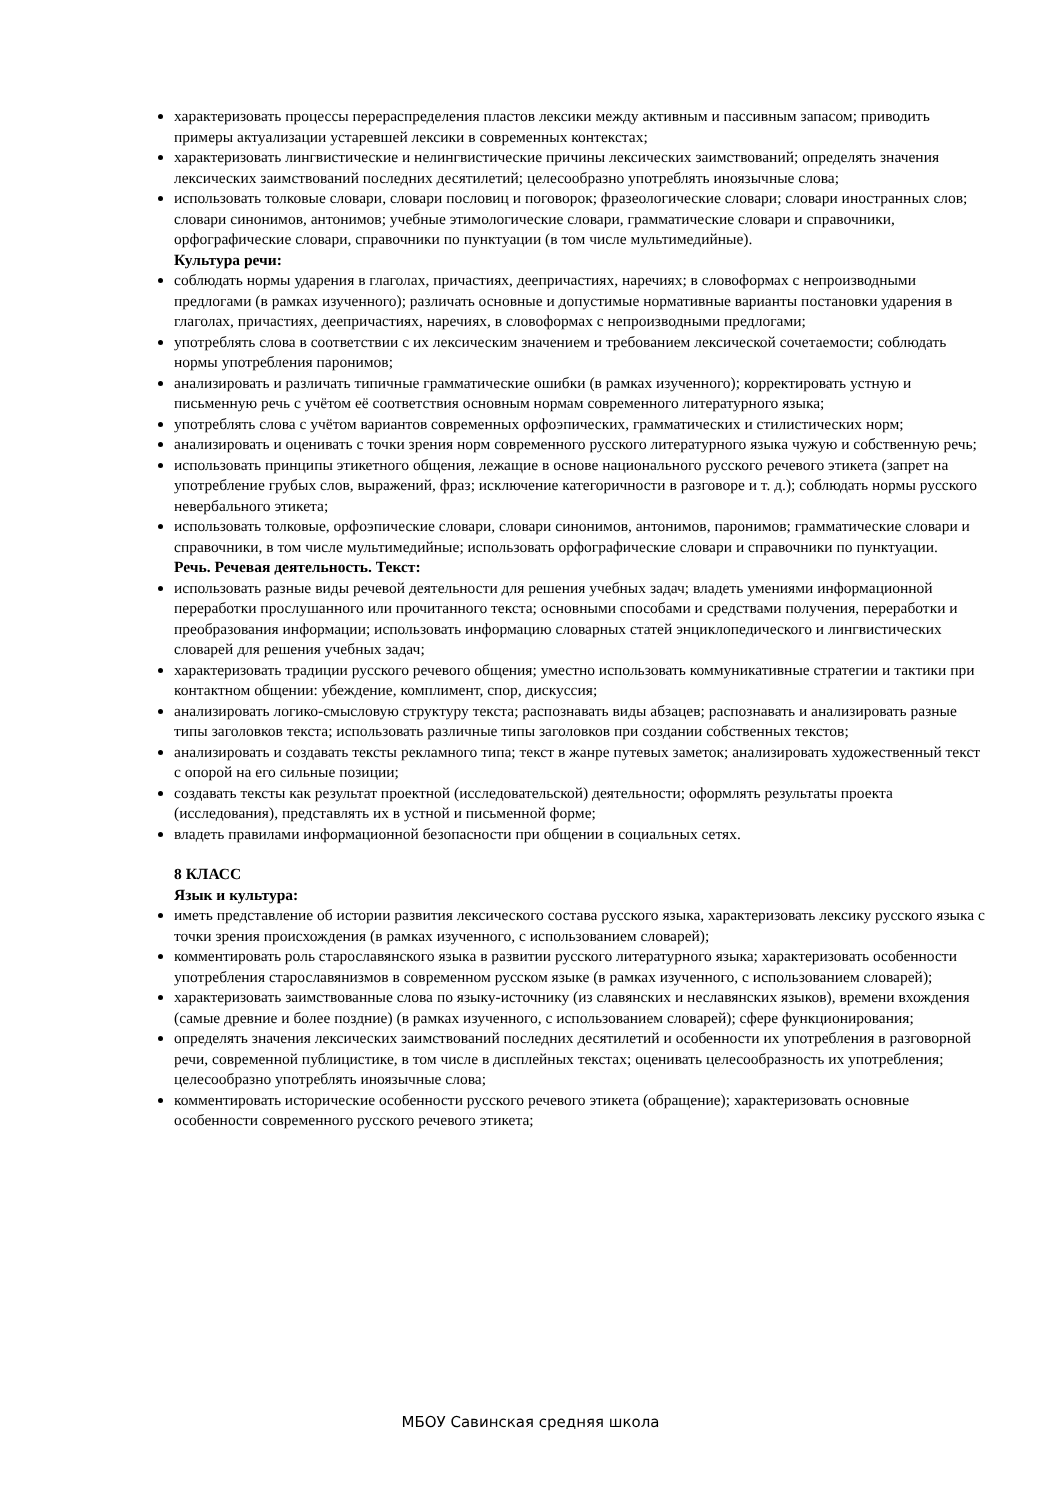характеризовать процессы перераспределения пластов лексики между активным и пассивным запасом; приводить примеры актуализации устаревшей лексики в современных контекстах;
характеризовать лингвистические и нелингвистические причины лексических заимствований; определять значения лексических заимствований последних десятилетий; целесообразно употреблять иноязычные слова;
использовать толковые словари, словари пословиц и поговорок; фразеологические словари; словари иностранных слов; словари синонимов, антонимов; учебные этимологические словари, грамматические словари и справочники, орфографические словари, справочники по пунктуации (в том числе мультимедийные).
Культура речи:
соблюдать нормы ударения в глаголах, причастиях, деепричастиях, наречиях; в словоформах с непроизводными предлогами (в рамках изученного); различать основные и допустимые нормативные варианты постановки ударения в глаголах, причастиях, деепричастиях, наречиях, в словоформах с непроизводными предлогами;
употреблять слова в соответствии с их лексическим значением и требованием лексической сочетаемости; соблюдать нормы употребления паронимов;
анализировать и различать типичные грамматические ошибки (в рамках изученного); корректировать устную и письменную речь с учётом её соответствия основным нормам современного литературного языка;
употреблять слова с учётом вариантов современных орфоэпических, грамматических и стилистических норм;
анализировать и оценивать с точки зрения норм современного русского литературного языка чужую и собственную речь;
использовать принципы этикетного общения, лежащие в основе национального русского речевого этикета (запрет на употребление грубых слов, выражений, фраз; исключение категоричности в разговоре и т. д.); соблюдать нормы русского невербального этикета;
использовать толковые, орфоэпические словари, словари синонимов, антонимов, паронимов; грамматические словари и справочники, в том числе мультимедийные; использовать орфографические словари и справочники по пунктуации.
Речь. Речевая деятельность. Текст:
использовать разные виды речевой деятельности для решения учебных задач; владеть умениями информационной переработки прослушанного или прочитанного текста; основными способами и средствами получения, переработки и преобразования информации; использовать информацию словарных статей энциклопедического и лингвистических словарей для решения учебных задач;
характеризовать традиции русского речевого общения; уместно использовать коммуникативные стратегии и тактики при контактном общении: убеждение, комплимент, спор, дискуссия;
анализировать логико-смысловую структуру текста; распознавать виды абзацев; распознавать и анализировать разные типы заголовков текста; использовать различные типы заголовков при создании собственных текстов;
анализировать и создавать тексты рекламного типа; текст в жанре путевых заметок; анализировать художественный текст с опорой на его сильные позиции;
создавать тексты как результат проектной (исследовательской) деятельности; оформлять результаты проекта (исследования), представлять их в устной и письменной форме;
владеть правилами информационной безопасности при общении в социальных сетях.
8 КЛАСС
Язык и культура:
иметь представление об истории развития лексического состава русского языка, характеризовать лексику русского языка с точки зрения происхождения (в рамках изученного, с использованием словарей);
комментировать роль старославянского языка в развитии русского литературного языка; характеризовать особенности употребления старославянизмов в современном русском языке (в рамках изученного, с использованием словарей);
характеризовать заимствованные слова по языку-источнику (из славянских и неславянских языков), времени вхождения (самые древние и более поздние) (в рамках изученного, с использованием словарей); сфере функционирования;
определять значения лексических заимствований последних десятилетий и особенности их употребления в разговорной речи, современной публицистике, в том числе в дисплейных текстах; оценивать целесообразность их употребления; целесообразно употреблять иноязычные слова;
комментировать исторические особенности русского речевого этикета (обращение); характеризовать основные особенности современного русского речевого этикета;
МБОУ Савинская средняя школа